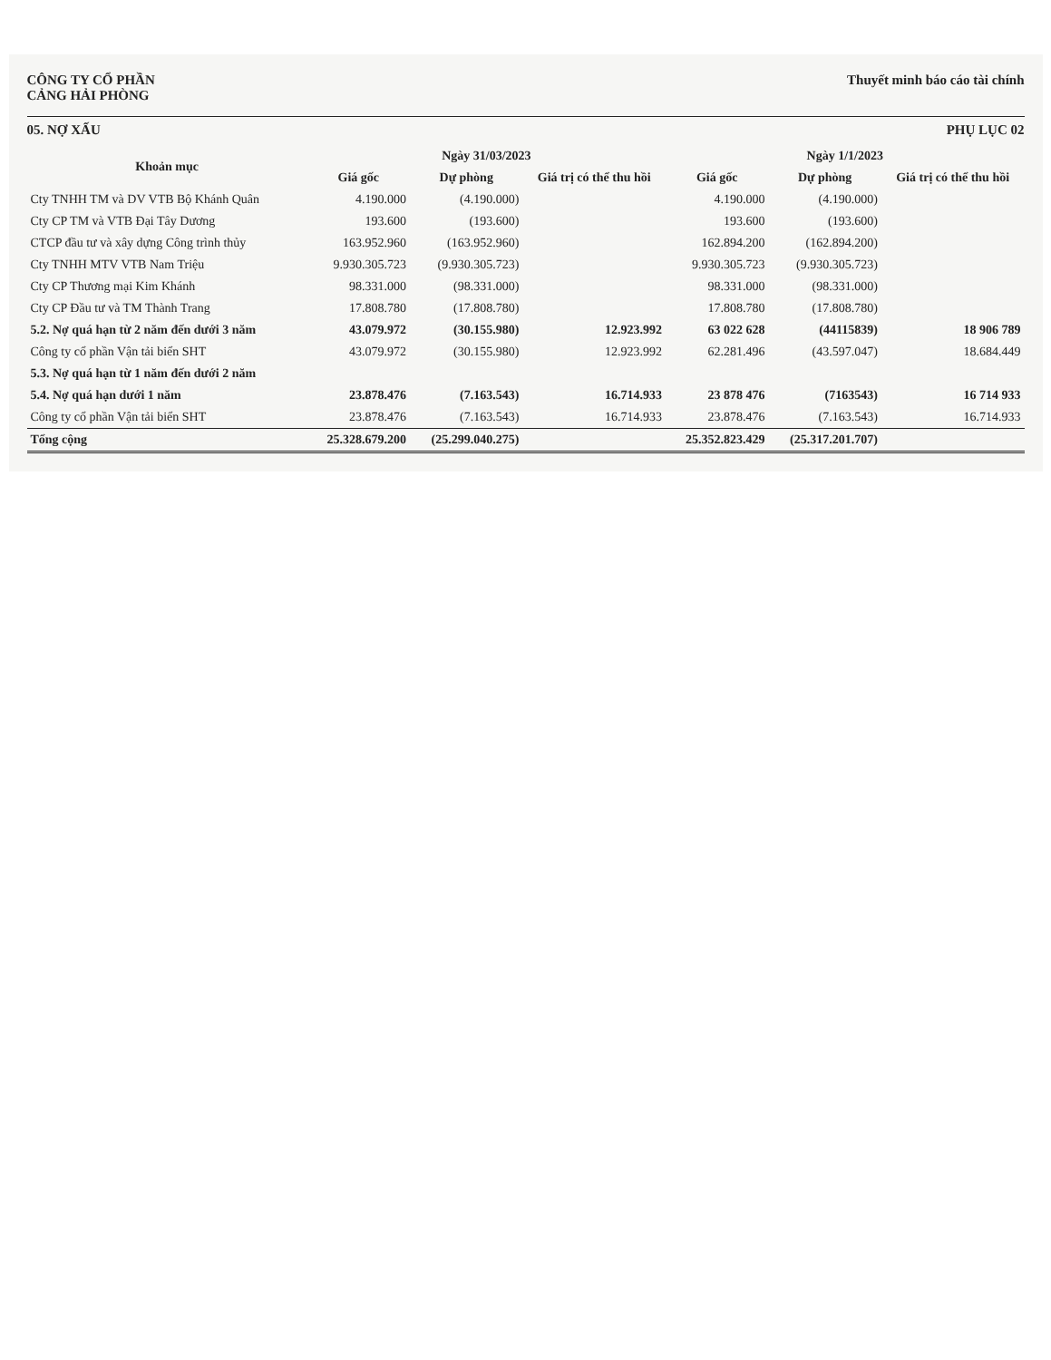CÔNG TY CỔ PHẦN
CẢNG HẢI PHÒNG
Thuyết minh báo cáo tài chính
05. NỢ XẤU PHỤ LỤC 02
| Khoản mục | Ngày 31/03/2023 | | | Ngày 1/1/2023 | | |
| --- | --- | --- | --- | --- | --- | --- |
| | Giá gốc | Dự phòng | Giá trị có thể thu hồi | Giá gốc | Dự phòng | Giá trị có thể thu hồi |
| Cty TNHH TM và DV VTB Bộ Khánh Quân | 4.190.000 | (4.190.000) | | 4.190.000 | (4.190.000) | |
| Cty CP TM và VTB Đại Tây Dương | 193.600 | (193.600) | | 193.600 | (193.600) | |
| CTCP đầu tư và xây dựng Công trình thủy | 163.952.960 | (163.952.960) | | 162.894.200 | (162.894.200) | |
| Cty TNHH MTV VTB Nam Triệu | 9.930.305.723 | (9.930.305.723) | | 9.930.305.723 | (9.930.305.723) | |
| Cty CP Thương mại Kim Khánh | 98.331.000 | (98.331.000) | | 98.331.000 | (98.331.000) | |
| Cty CP Đầu tư và TM Thành Trang | 17.808.780 | (17.808.780) | | 17.808.780 | (17.808.780) | |
| 5.2. Nợ quá hạn từ 2 năm đến dưới 3 năm | 43.079.972 | (30.155.980) | 12.923.992 | 63 022 628 | (44115839) | 18 906 789 |
| Công ty cổ phần Vận tải biển SHT | 43.079.972 | (30.155.980) | 12.923.992 | 62.281.496 | (43.597.047) | 18.684.449 |
| 5.3. Nợ quá hạn từ 1 năm đến dưới 2 năm | | | | | | |
| 5.4. Nợ quá hạn dưới 1 năm | 23.878.476 | (7.163.543) | 16.714.933 | 23 878 476 | (7163543) | 16 714 933 |
| Công ty cổ phần Vận tải biển SHT | 23.878.476 | (7.163.543) | 16.714.933 | 23.878.476 | (7.163.543) | 16.714.933 |
| Tổng cộng | 25.328.679.200 | (25.299.040.275) | | 25.352.823.429 | (25.317.201.707) | |